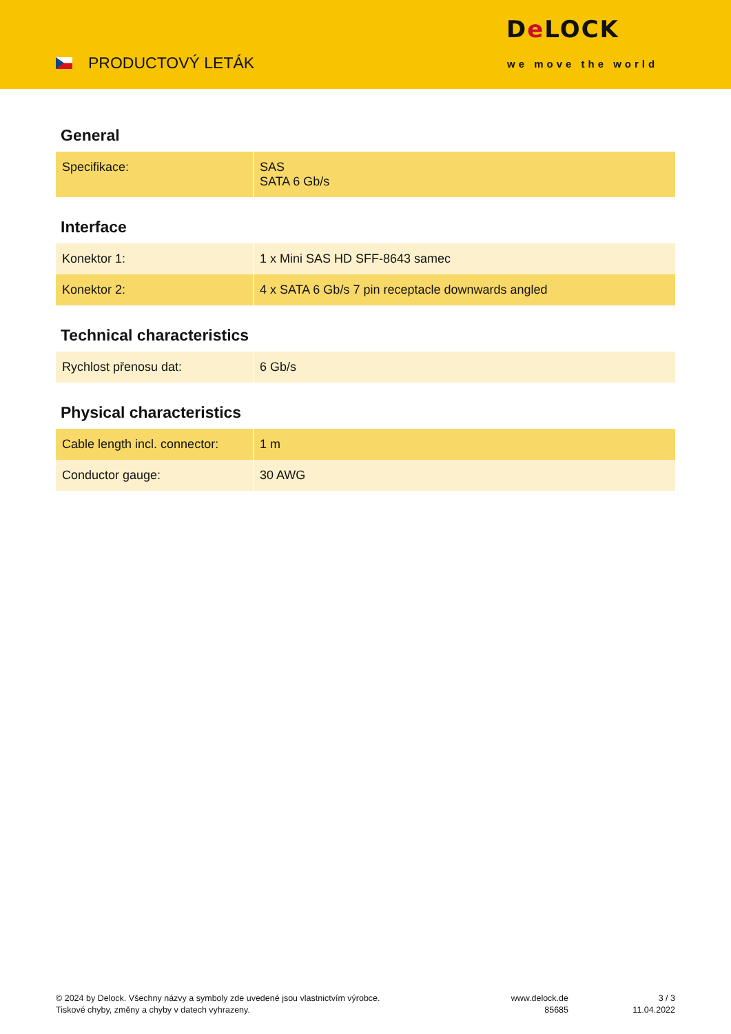PRODUCTOVÝ LETÁK
De LOCK
we move the world
General
| Specifikace: | SAS SATA 6 Gb/s |
Interface
| Konektor 1: | 1 x Mini SAS HD SFF-8643 samec |
| Konektor 2: | 4 x SATA 6 Gb/s 7 pin receptacle downwards angled |
Technical characteristics
| Rychlost přenosu dat: | 6 Gb/s |
Physical characteristics
| Cable length incl. connector: | 1 m |
| Conductor gauge: | 30 AWG |
© 2024 by Delock. Všechny názvy a symboly zde uvedené jsou vlastnictvím výrobce.
Tiskové chyby, změny a chyby v datech vyhrazeny.
www.delock.de
85685
3 / 3
11.04.2022